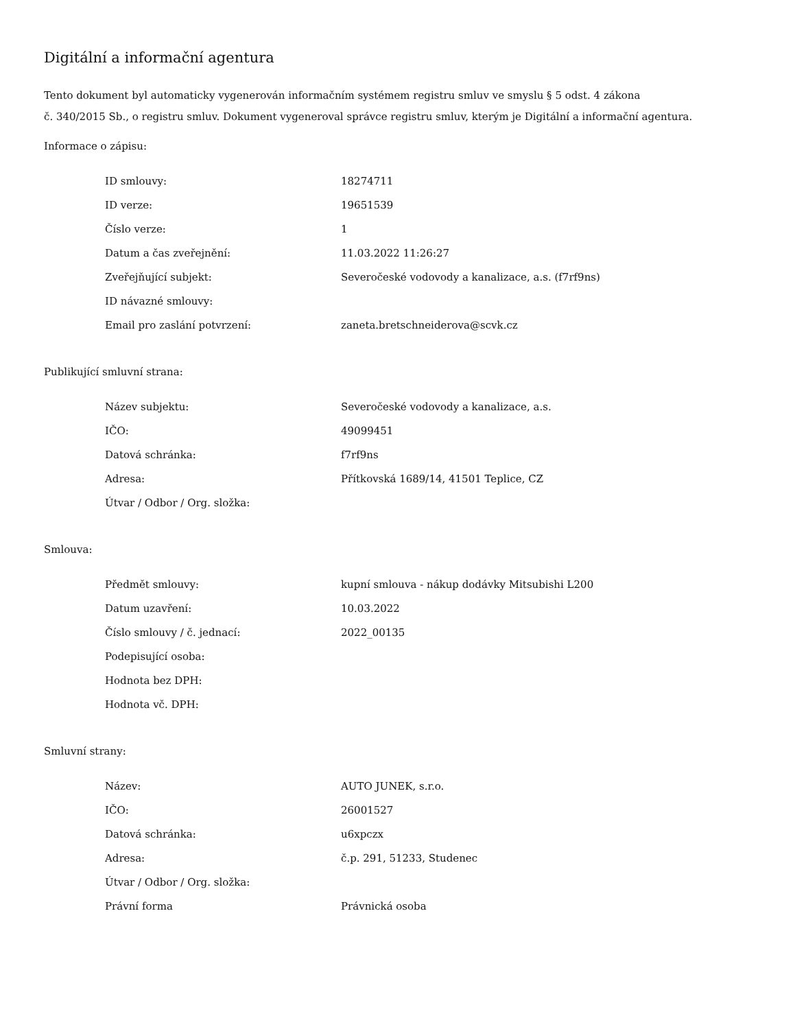Digitální a informační agentura
Tento dokument byl automaticky vygenerován informačním systémem registru smluv ve smyslu § 5 odst. 4 zákona
č. 340/2015 Sb., o registru smluv. Dokument vygeneroval správce registru smluv, kterým je Digitální a informační agentura.
Informace o zápisu:
| ID smlouvy: | 18274711 |
| ID verze: | 19651539 |
| Číslo verze: | 1 |
| Datum a čas zveřejnění: | 11.03.2022 11:26:27 |
| Zveřejňující subjekt: | Severočeské vodovody a kanalizace, a.s. (f7rf9ns) |
| ID návazné smlouvy: | |
| Email pro zaslání potvrzení: | zaneta.bretschneiderova@scvk.cz |
Publikující smluvní strana:
| Název subjektu: | Severočeské vodovody a kanalizace, a.s. |
| IČO: | 49099451 |
| Datová schránka: | f7rf9ns |
| Adresa: | Přítkovská 1689/14, 41501 Teplice, CZ |
| Útvar / Odbor / Org. složka: | |
Smlouva:
| Předmět smlouvy: | kupní smlouva - nákup dodávky Mitsubishi L200 |
| Datum uzavření: | 10.03.2022 |
| Číslo smlouvy / č. jednací: | 2022_00135 |
| Podepisující osoba: | |
| Hodnota bez DPH: | |
| Hodnota vč. DPH: | |
Smluvní strany:
| Název: | AUTO JUNEK, s.r.o. |
| IČO: | 26001527 |
| Datová schránka: | u6xpczx |
| Adresa: | č.p. 291, 51233, Studenec |
| Útvar / Odbor / Org. složka: | |
| Právní forma | Právnická osoba |